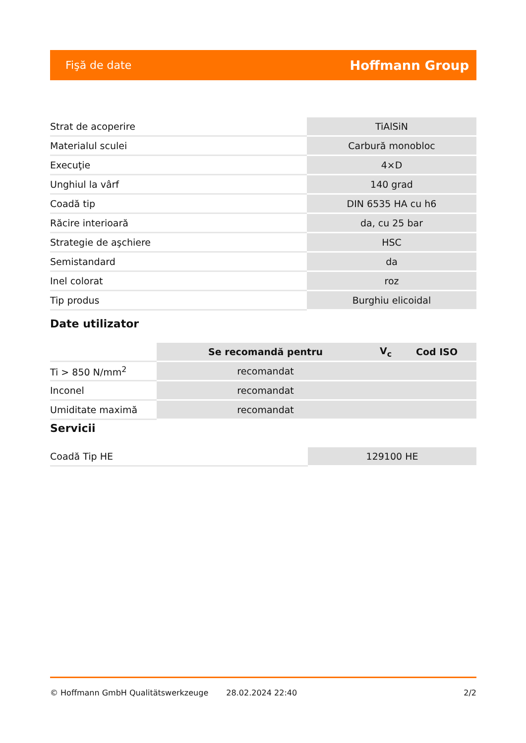Fişă de date Hoffmann Group
| Strat de acoperire | TiAlSiN |
| Materialul sculei | Carbură monobloc |
| Execuţie | 4×D |
| Unghiul la vârf | 140 grad |
| Coadă tip | DIN 6535 HA cu h6 |
| Răcire interioară | da, cu 25 bar |
| Strategie de aşchiere | HSC |
| Semistandard | da |
| Inel colorat | roz |
| Tip produs | Burghiu elicoidal |
Date utilizator
| | Se recomandă pentru | V<sub>c</sub> | Cod ISO |
| --- | --- | --- | --- |
| Ti > 850 N/mm<sup>2</sup> | recomandat | | |
| Inconel | recomandat | | |
| Umiditate maximă | recomandat | | |
Servicii
| Coadă Tip HE | 129100 HE |
© Hoffmann GmbH Qualitätswerkzeuge 28.02.2024 22:40 2/2